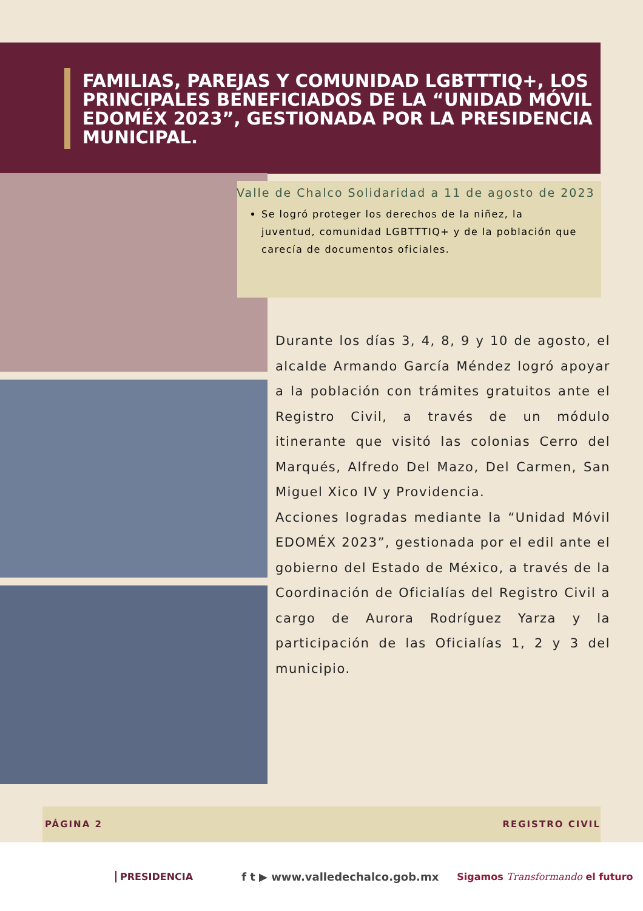FAMILIAS, PAREJAS Y COMUNIDAD LGBTTTIQ+, LOS PRINCIPALES BENEFICIADOS DE LA “UNIDAD MÓVIL EDOMÉX 2023”, GESTIONADA POR LA PRESIDENCIA MUNICIPAL.
Se logró proteger los derechos de la niñez, la juventud, comunidad LGBTTTIQ+ y de la población que carecía de documentos oficiales.
Valle de Chalco Solidaridad a 11 de agosto de 2023
Durante los días 3, 4, 8, 9 y 10 de agosto, el alcalde Armando García Méndez logró apoyar a la población con trámites gratuitos ante el Registro Civil, a través de un módulo itinerante que visitó las colonias Cerro del Marqués, Alfredo Del Mazo, Del Carmen, San Miguel Xico IV y Providencia.
Acciones logradas mediante la “Unidad Móvil EDOMÉX 2023”, gestionada por el edil ante el gobierno del Estado de México, a través de la Coordinación de Oficialías del Registro Civil a cargo de Aurora Rodríguez Yarza y la participación de las Oficialías 1, 2 y 3 del municipio.
PÁGINA 2 REGISTRO CIVIL
PRESIDENCIA f t ▶ www.valledechalco.gob.mx Sigamos Transformando el futuro